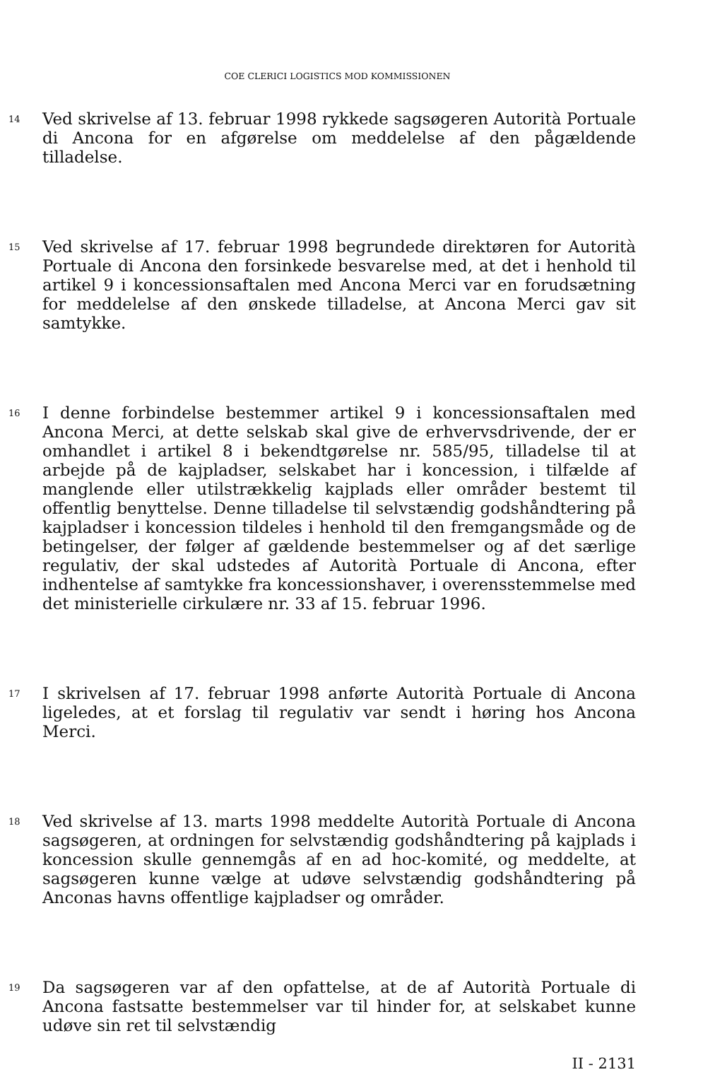COE CLERICI LOGISTICS MOD KOMMISSIONEN
14
Ved skrivelse af 13. februar 1998 rykkede sagsøgeren Autorità Portuale di Ancona for en afgørelse om meddelelse af den pågældende tilladelse.
15
Ved skrivelse af 17. februar 1998 begrundede direktøren for Autorità Portuale di Ancona den forsinkede besvarelse med, at det i henhold til artikel 9 i koncessionsaftalen med Ancona Merci var en forudsætning for meddelelse af den ønskede tilladelse, at Ancona Merci gav sit samtykke.
16
I denne forbindelse bestemmer artikel 9 i koncessionsaftalen med Ancona Merci, at dette selskab skal give de erhvervsdrivende, der er omhandlet i artikel 8 i bekendtgørelse nr. 585/95, tilladelse til at arbejde på de kajpladser, selskabet har i koncession, i tilfælde af manglende eller utilstrækkelig kajplads eller områder bestemt til offentlig benyttelse. Denne tilladelse til selvstændig godshåndtering på kajpladser i koncession tildeles i henhold til den fremgangsmåde og de betingelser, der følger af gældende bestemmelser og af det særlige regulativ, der skal udstedes af Autorità Portuale di Ancona, efter indhentelse af samtykke fra koncessionshaver, i overensstemmelse med det ministerielle cirkulære nr. 33 af 15. februar 1996.
17
I skrivelsen af 17. februar 1998 anførte Autorità Portuale di Ancona ligeledes, at et forslag til regulativ var sendt i høring hos Ancona Merci.
18
Ved skrivelse af 13. marts 1998 meddelte Autorità Portuale di Ancona sagsøgeren, at ordningen for selvstændig godshåndtering på kajplads i koncession skulle gennemgås af en ad hoc-komité, og meddelte, at sagsøgeren kunne vælge at udøve selvstændig godshåndtering på Anconas havns offentlige kajpladser og områder.
19
Da sagsøgeren var af den opfattelse, at de af Autorità Portuale di Ancona fastsatte bestemmelser var til hinder for, at selskabet kunne udøve sin ret til selvstændig
II - 2131